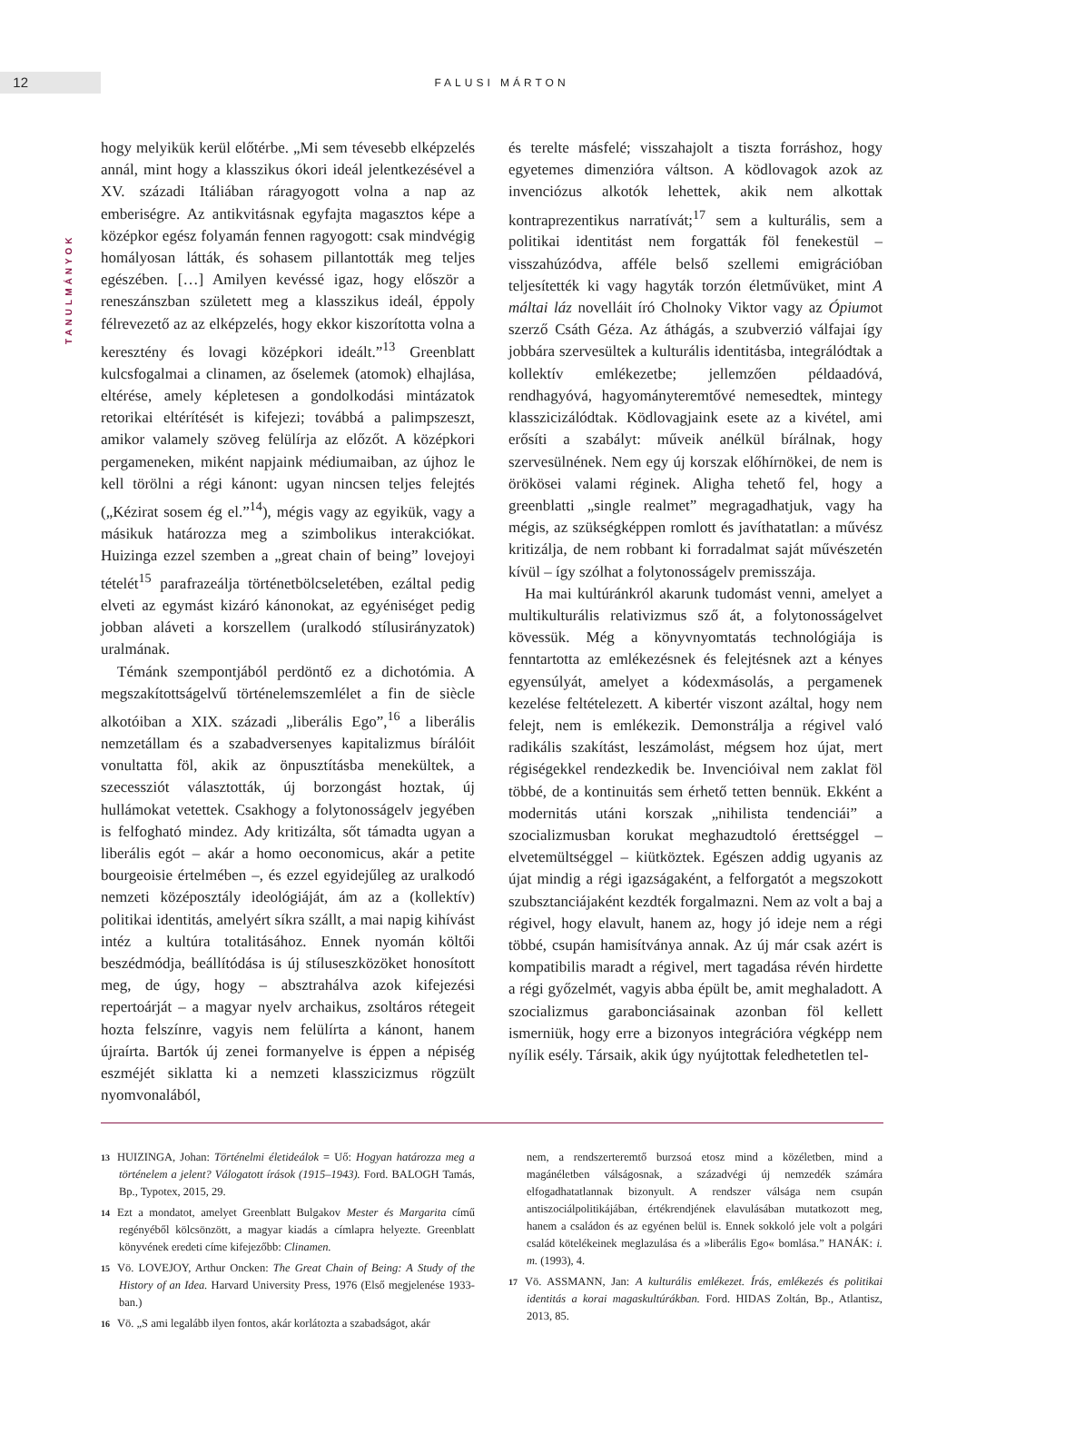12
FALUSI MÁRTON
TANULMÁNYOK
hogy melyikük kerül előtérbe. „Mi sem tévesebb elképzelés annál, mint hogy a klasszikus ókori ideál jelentkezésével a XV. századi Itáliában rá­ragyogott volna a nap az emberiségre. Az antikvitásnak egyfajta magasztos képe a középkor egész folyamán fennen ragyogott: csak mindvégig homályosan látták, és sohasem pillantották meg teljes egészében. […] Amilyen kevéssé igaz, hogy először a reneszánszban született meg a klasszikus ideál, éppoly félrevezető az az elképzelés, hogy ekkor kiszorította volna a keresztény és lovagi középkori ideált.”<sup>13</sup> Greenblatt kulcsfogalmai a clinamen, az őselemek (atomok) elhajlása, eltérése, amely képletesen a gondolkodási mintázatok retorikai eltérítését is kifejezi; továbbá a palimpszeszt, amikor valamely szöveg felülírja az előzőt. A középkori pergameneken, miként napjaink médiumaiban, az újhoz le kell törölni a régi kánont: ugyan nincsen teljes felejtés („Kézirat sosem ég el.”<sup>14</sup>), mégis vagy az egyikük, vagy a másikuk határozza meg a szimbolikus interakciókat. Huizinga ezzel szemben a „great chain of being” lovejoyi tételét<sup>15</sup> parafrazeálja történetbölcseletében, ezáltal pedig elveti az egymást kizáró kánonokat, az egyéniséget pedig jobban aláveti a korszellem (uralkodó stílusirányzatok) uralmának.
Témánk szempontjából perdöntő ez a dichotómia. A megszakítottságelvű történelemszemlélet a fin de siècle alkotóiban a XIX. századi „liberális Ego”,<sup>16</sup> a liberális nemzetállam és a szabadversenyes kapitalizmus bírálóit vonultatta föl, akik az önpusztításba menekültek, a szecessziót választották, új borzongást hoztak, új hullámokat vetettek. Csakhogy a folytonosságelv jegyében is felfogható mindez. Ady kritizálta, sőt támadta ugyan a liberális egót – akár a homo oeconomicus, akár a petite bourgeoisie értelmében –, és ezzel egyidejűleg az uralkodó nemzeti középosztály ideológiáját, ám az a (kollektív) politikai identitás, amelyért síkra szállt, a mai napig kihívást intéz a kultúra totalitásához. Ennek nyomán költői beszédmódja, beállítódása is új stíluseszközöket honosított meg, de úgy, hogy – absztrahálva azok kifejezési repertoárját – a magyar nyelv archaikus, zsoltáros rétegeit hozta felszínre, vagyis nem felülírta a kánont, hanem újraírta. Bartók új zenei formanyelve is éppen a népiség eszméjét siklatta ki a nemzeti klasszicizmus rögzült nyomvonalából,
és terelte másfelé; visszahajolt a tiszta forráshoz, hogy egyetemes dimenzióra váltson. A ködlovagok azok az invenciózus alkotók lehettek, akik nem alkottak kontraprezentikus narratívát;<sup>17</sup> sem a kulturális, sem a politikai identitást nem forgatták föl fenekestül – visszahúzódva, afféle belső szellemi emigrációban teljesítették ki vagy hagyták torzón életművüket, mint A máltai láz novelláit író Cholnoky Viktor vagy az Ópiumot szerző Csáth Géza. Az áthágás, a szubverzió válfajai így jobbára szervesültek a kulturális identitásba, integrálódtak a kollektív emlékezetbe; jellemzően példaadóvá, rendhagyóvá, hagyományteremtővé nemesedtek, mintegy klasszicizálódtak. Ködlovagjaink esete az a kivétel, ami erősíti a szabályt: műveik anélkül bírálnak, hogy szervesülnének. Nem egy új korszak előhírnökei, de nem is örökösei valami réginek. Aligha tehető fel, hogy a greenblatti „single realmet” megragadhatjuk, vagy ha mégis, az szükségképpen romlott és javíthatatlan: a művész kritizálja, de nem robbant ki forradalmat saját művészetén kívül – így szólhat a folytonosságelv premisszája.
Ha mai kultúránkról akarunk tudomást venni, amelyet a multikulturális relativizmus sző át, a folytonosságelvet kövessük. Még a könyvnyomtatás technológiája is fenntartotta az emlékezésnek és felejtésnek azt a kényes egyensúlyát, amelyet a kódexmásolás, a pergamenek kezelése feltételezett. A kibertér viszont azáltal, hogy nem felejt, nem is emlékezik. Demonstrálja a régivel való radikális szakítást, leszámolást, mégsem hoz újat, mert régiségekkel rendezkedik be. Invencióival nem zaklat föl többé, de a kontinuitás sem érhető tetten bennük. Ekként a modernitás utáni korszak „nihilista tendenciái” a szocializmusban korukat meghazudtoló érettséggel – elvetemültséggel – kiütköztek. Egészen addig ugyanis az újat mindig a régi igazságaként, a felforgatót a megszokott szubsztanciájaként kezdték forgalmazni. Nem az volt a baj a régivel, hogy elavult, hanem az, hogy jó ideje nem a régi többé, csupán hamisítványa annak. Az új már csak azért is kompatibilis maradt a régivel, mert tagadása révén hirdette a régi győzelmét, vagyis abba épült be, amit meghaladott. A szocializmus garabonciásainak azonban föl kellett ismerniük, hogy erre a bizonyos integrációra végképp nem nyílik esély. Társaik, akik úgy nyújtottak feledhetetlen tel-
13 HUIZINGA, Johan: Történelmi életideálok = Uő: Hogyan határozza meg a történelem a jelent? Válogatott írások (1915–1943). Ford. BALOGH Tamás, Bp., Typotex, 2015, 29.
14 Ezt a mondatot, amelyet Greenblatt Bulgakov Mester és Margarita című regényéből kölcsönzött, a magyar kiadás a címlapra helyezte. Greenblatt könyvének eredeti címe kifejezőbb: Clinamen.
15 Vö. LOVEJOY, Arthur Oncken: The Great Chain of Being: A Study of the History of an Idea. Harvard University Press, 1976 (Első megjelenése 1933-ban.)
16 Vö. „S ami legalább ilyen fontos, akár korlátozta a szabadságot, akár
nem, a rendszerteremtő burzsoá etosz mind a közéletben, mind a magánéletben válságosnak, a századvégi új nemzedék számára elfogadhatatlannak bizonyult. A rendszer válsága nem csupán antiszociálpolitikájában, értékrendjének elavulásában mutatkozott meg, hanem a családon és az egyénen belül is. Ennek sokkoló jele volt a polgári család kötelékeinek meglazulása és a »liberális Ego« bomlása.” HANÁK: i. m. (1993), 4.
17 Vö. ASSMANN, Jan: A kulturális emlékezet. Írás, emlékezés és politikai identitás a korai magaskultúrákban. Ford. HIDAS Zoltán, Bp., Atlantisz, 2013, 85.